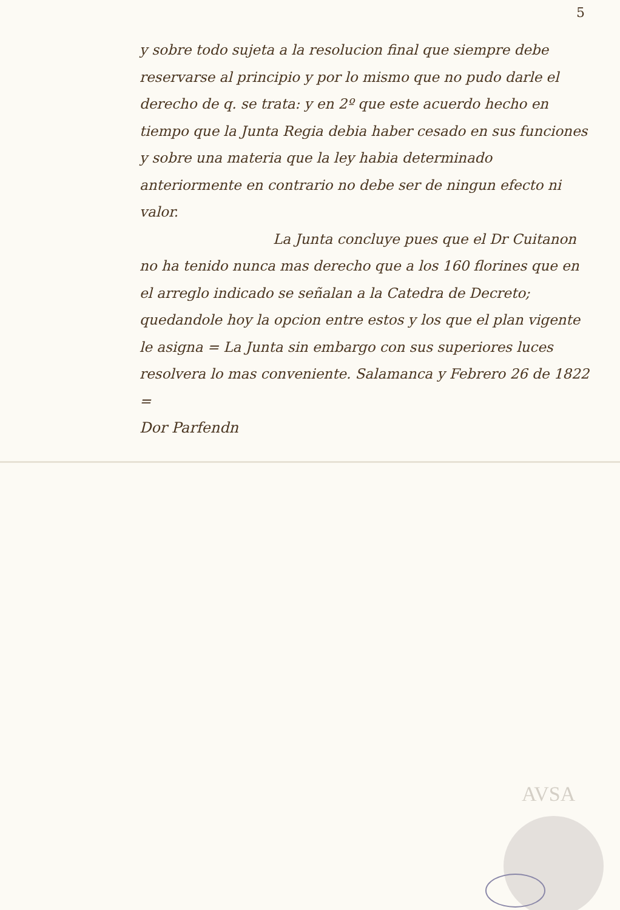5
y sobre todo sujeta a la resolucion final que siempre debe reservarse al principio y por lo mismo que no pudo darle el derecho de q. se trata: y en 2º que este acuerdo hecho en tiempo que la Junta Regia debia haber cesado en sus funciones y sobre una materia que la ley habia determinado anteriormente en contrario no debe ser de ningun efecto ni valor.
La Junta concluye pues que el Dr Cuitanon no ha tenido nunca mas derecho que a los 160 florines que en el arreglo indicado se señalan a la Catedra de Decreto; quedandole hoy la opcion entre estos y los que el plan vigente le asigna = La Junta sin embargo con sus superiores luces resolvera lo mas conveniente. Salamanca y Febrero 26 de 1822 =
Dor Parfendn
AVSA